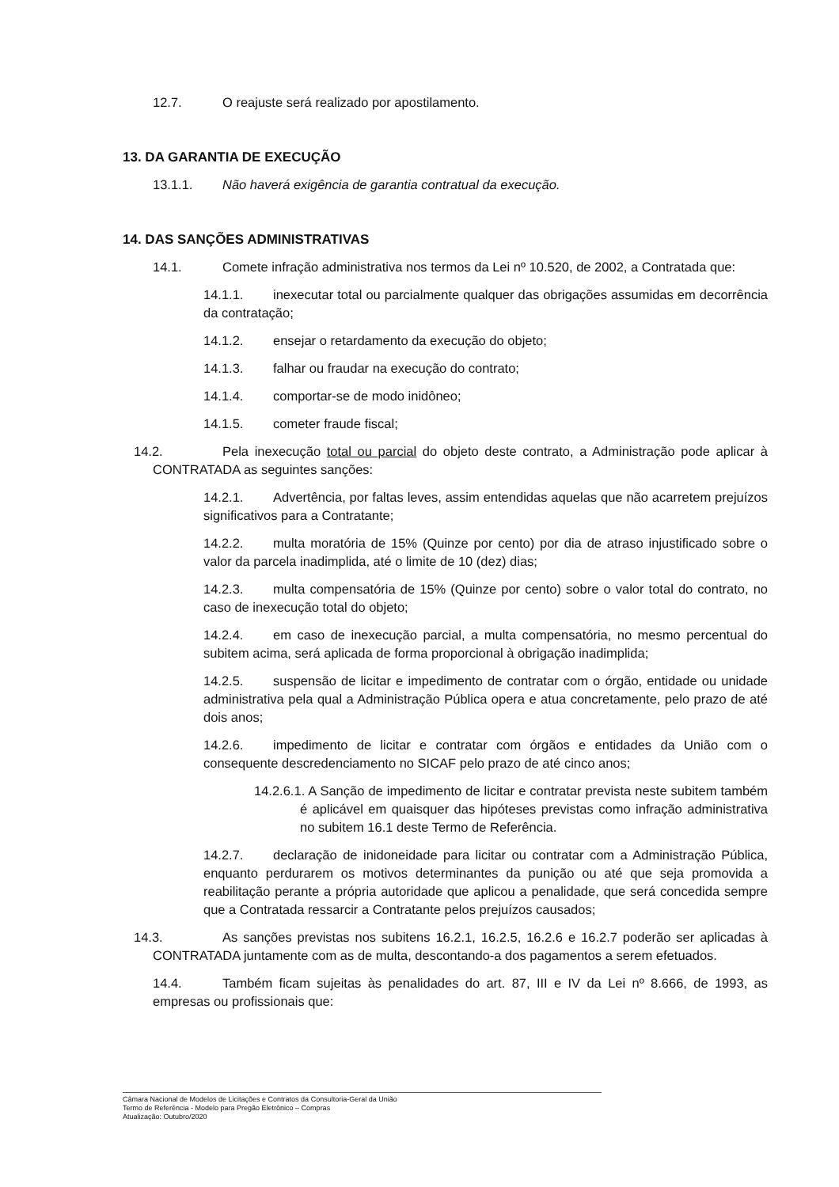12.7. O reajuste será realizado por apostilamento.
13. DA GARANTIA DE EXECUÇÃO
13.1.1. Não haverá exigência de garantia contratual da execução.
14. DAS SANÇÕES ADMINISTRATIVAS
14.1. Comete infração administrativa nos termos da Lei nº 10.520, de 2002, a Contratada que:
14.1.1. inexecutar total ou parcialmente qualquer das obrigações assumidas em decorrência da contratação;
14.1.2. ensejar o retardamento da execução do objeto;
14.1.3. falhar ou fraudar na execução do contrato;
14.1.4. comportar-se de modo inidôneo;
14.1.5. cometer fraude fiscal;
14.2. Pela inexecução total ou parcial do objeto deste contrato, a Administração pode aplicar à CONTRATADA as seguintes sanções:
14.2.1. Advertência, por faltas leves, assim entendidas aquelas que não acarretem prejuízos significativos para a Contratante;
14.2.2. multa moratória de 15% (Quinze por cento) por dia de atraso injustificado sobre o valor da parcela inadimplida, até o limite de 10 (dez) dias;
14.2.3. multa compensatória de 15% (Quinze por cento) sobre o valor total do contrato, no caso de inexecução total do objeto;
14.2.4. em caso de inexecução parcial, a multa compensatória, no mesmo percentual do subitem acima, será aplicada de forma proporcional à obrigação inadimplida;
14.2.5. suspensão de licitar e impedimento de contratar com o órgão, entidade ou unidade administrativa pela qual a Administração Pública opera e atua concretamente, pelo prazo de até dois anos;
14.2.6. impedimento de licitar e contratar com órgãos e entidades da União com o consequente descredenciamento no SICAF pelo prazo de até cinco anos;
14.2.6.1. A Sanção de impedimento de licitar e contratar prevista neste subitem também é aplicável em quaisquer das hipóteses previstas como infração administrativa no subitem 16.1 deste Termo de Referência.
14.2.7. declaração de inidoneidade para licitar ou contratar com a Administração Pública, enquanto perdurarem os motivos determinantes da punição ou até que seja promovida a reabilitação perante a própria autoridade que aplicou a penalidade, que será concedida sempre que a Contratada ressarcir a Contratante pelos prejuízos causados;
14.3. As sanções previstas nos subitens 16.2.1, 16.2.5, 16.2.6 e 16.2.7 poderão ser aplicadas à CONTRATADA juntamente com as de multa, descontando-a dos pagamentos a serem efetuados.
14.4. Também ficam sujeitas às penalidades do art. 87, III e IV da Lei nº 8.666, de 1993, as empresas ou profissionais que:
Câmara Nacional de Modelos de Licitações e Contratos da Consultoria-Geral da União
Termo de Referência - Modelo para Pregão Eletrônico – Compras
Atualização: Outubro/2020